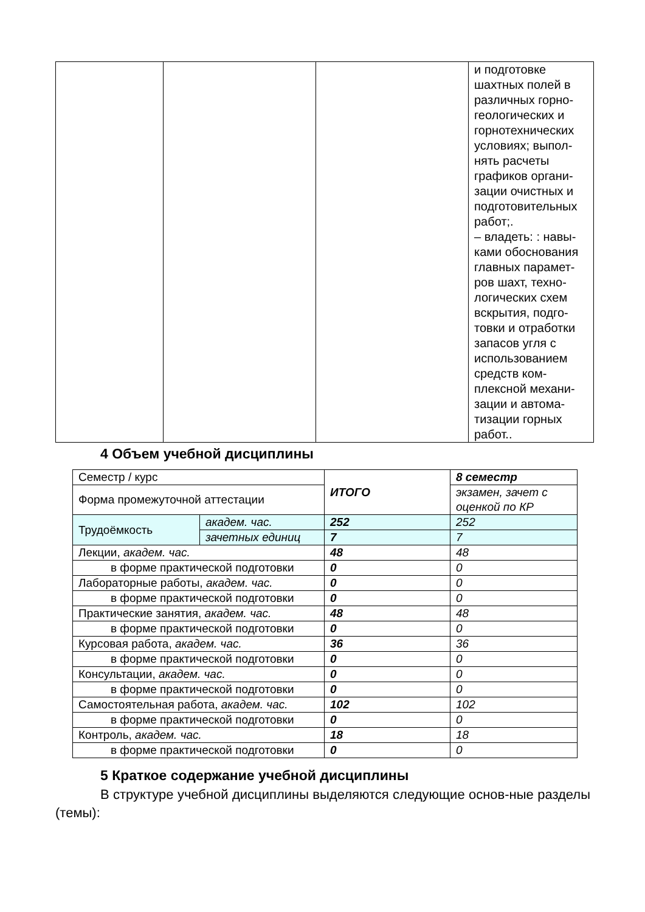| | | | и подготовке шахтных полей в различных горно-геологических и горнотехнических условиях; выпол-нять расчеты графиков органи-зации очистных и подготовительных работ;. – владеть: : навы-ками обоснования главных парамет-ров шахт, техно-логических схем вскрытия, подго-товки и отработки запасов угля с использованием средств ком-плексной механи-зации и автома-тизации горных работ.. |
4 Объем учебной дисциплины
| Семестр / курс | | ИТОГО | 8 семестр |
| Форма промежуточной аттестации | | | экзамен, зачет с оценкой по КР |
| Трудоёмкость | академ. час. | 252 | 252 |
| | зачетных единиц | 7 | 7 |
| Лекции, академ. час. | | 48 | 48 |
| в форме практической подготовки | | 0 | 0 |
| Лабораторные работы, академ. час. | | 0 | 0 |
| в форме практической подготовки | | 0 | 0 |
| Практические занятия, академ. час. | | 48 | 48 |
| в форме практической подготовки | | 0 | 0 |
| Курсовая работа, академ. час. | | 36 | 36 |
| в форме практической подготовки | | 0 | 0 |
| Консультации, академ. час. | | 0 | 0 |
| в форме практической подготовки | | 0 | 0 |
| Самостоятельная работа, академ. час. | | 102 | 102 |
| в форме практической подготовки | | 0 | 0 |
| Контроль, академ. час. | | 18 | 18 |
| в форме практической подготовки | | 0 | 0 |
5 Краткое содержание учебной дисциплины
В структуре учебной дисциплины выделяются следующие основ-ные разделы (темы):